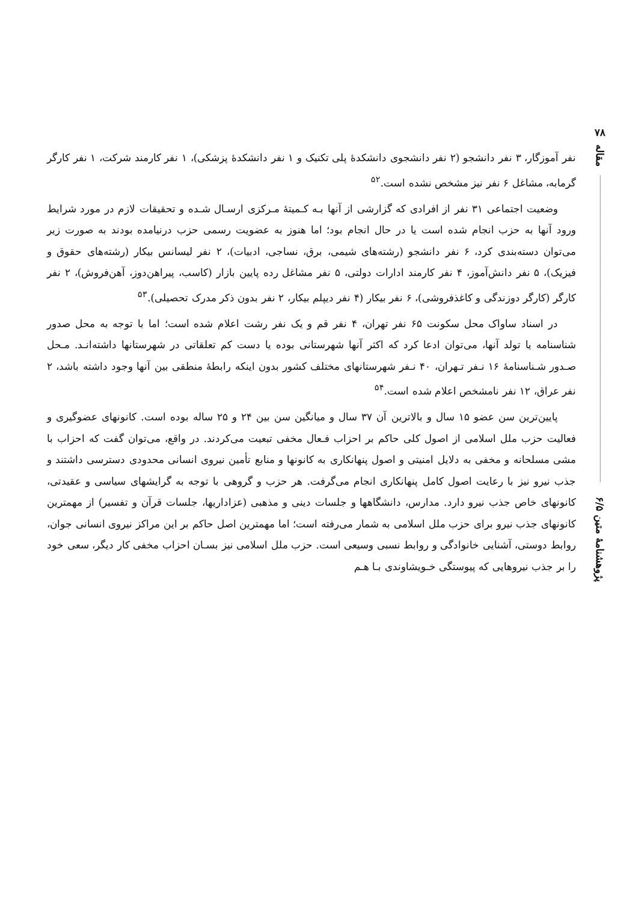۷۸
مقاله
پژوهشنامهٔ متین ۶/۵
نفر آموزگار، ۳ نفر دانشجو (۲ نفر دانشجوی دانشکدهٔ پلی تکنیک و ۱ نفر دانشکدهٔ پزشکی)، ۱ نفر کارمند شرکت، ۱ نفر کارگر گرمابه، مشاغل ۶ نفر نیز مشخص نشده است.<sup>۵۲</sup>
وضعیت اجتماعی ۳۱ نفر از افرادی که گزارشی از آنها بـه کـمیتهٔ مـرکزی ارسـال شـده و تحقیقات لازم در مورد شرایط ورود آنها به حزب انجام شده است یا در حال انجام بود؛ اما هنوز به عضویت رسمی حزب درنیامده بودند به صورت زیر می‌توان دسته‌بندی کرد، ۶ نفر دانشجو (رشته‌های شیمی، برق، نساجی، ادبیات)، ۲ نفر لیسانس بیکار (رشته‌های حقوق و فیزیک)، ۵ نفر دانش‌آموز، ۴ نفر کارمند ادارات دولتی، ۵ نفر مشاغل رده پایین بازار (کاسب، پیراهن‌دوز، آهن‌فروش)، ۲ نفر کارگر (کارگر دوزندگی و کاغذفروشی)، ۶ نفر بیکار (۴ نفر دیپلم بیکار، ۲ نفر بدون ذکر مدرک تحصیلی).<sup>۵۳</sup>
در اسناد ساواک محل سکونت ۶۵ نفر تهران، ۴ نفر قم و یک نفر رشت اعلام شده است؛ اما با توجه به محل صدور شناسنامه یا تولد آنها، می‌توان ادعا کرد که اکثر آنها شهرستانی بوده یا دست کم تعلقاتی در شهرستانها داشته‌انـد. مـحل صـدور شـناسنامهٔ ۱۶ نـفر تـهران، ۴۰ نـفر شهرستانهای مختلف کشور بدون اینکه رابطهٔ منطقی بین آنها وجود داشته باشد، ۲ نفر عراق، ۱۲ نفر نامشخص اعلام شده است.<sup>۵۴</sup>
پایین‌ترین سن عضو ۱۵ سال و بالاترین آن ۳۷ سال و میانگین سن بین ۲۴ و ۲۵ ساله بوده است. کانونهای عضوگیری و فعالیت حزب ملل اسلامی از اصول کلی حاکم بر احزاب فـعال مخفی تبعیت می‌کردند. در واقع، می‌توان گفت که احزاب با مشی مسلحانه و مخفی به دلایل امنیتی و اصول پنهانکاری به کانونها و منابع تأمین نیروی انسانی محدودی دسترسی داشتند و جذب نیرو نیز با رعایت اصول کامل پنهانکاری انجام می‌گرفت. هر حزب و گروهی با توجه به گرایشهای سیاسی و عقیدتی، کانونهای خاص جذب نیرو دارد. مدارس، دانشگاهها و جلسات دینی و مذهبی (عزاداریها، جلسات قرآن و تفسیر) از مهمترین کانونهای جذب نیرو برای حزب ملل اسلامی به شمار می‌رفته است؛ اما مهمترین اصل حاکم بر این مراکز نیروی انسانی جوان، روابط دوستی، آشنایی خانوادگی و روابط نسبی وسیعی است. حزب ملل اسلامی نیز بسـان احزاب مخفی کار دیگر، سعی خود را بر جذب نیروهایی که پیوستگی خـویشاوندی بـا هـم